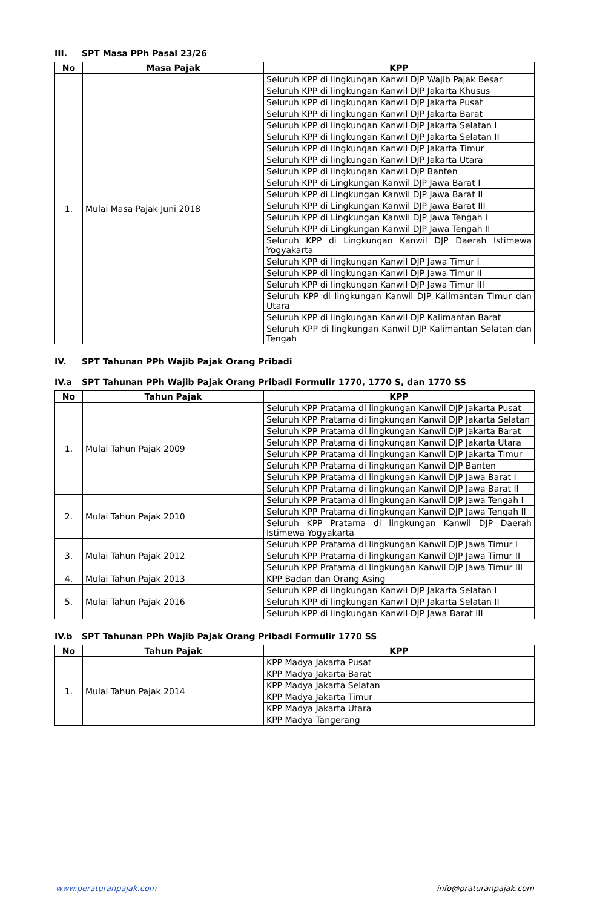III. SPT Masa PPh Pasal 23/26
| No | Masa Pajak | KPP |
| --- | --- | --- |
| 1. | Mulai Masa Pajak Juni 2018 | Seluruh KPP di lingkungan Kanwil DJP Wajib Pajak Besar |
| | | Seluruh KPP di lingkungan Kanwil DJP Jakarta Khusus |
| | | Seluruh KPP di lingkungan Kanwil DJP Jakarta Pusat |
| | | Seluruh KPP di lingkungan Kanwil DJP Jakarta Barat |
| | | Seluruh KPP di lingkungan Kanwil DJP Jakarta Selatan I |
| | | Seluruh KPP di lingkungan Kanwil DJP Jakarta Selatan II |
| | | Seluruh KPP di lingkungan Kanwil DJP Jakarta Timur |
| | | Seluruh KPP di lingkungan Kanwil DJP Jakarta Utara |
| | | Seluruh KPP di lingkungan Kanwil DJP Banten |
| | | Seluruh KPP di Lingkungan Kanwil DJP Jawa Barat I |
| | | Seluruh KPP di Lingkungan Kanwil DJP Jawa Barat II |
| | | Seluruh KPP di Lingkungan Kanwil DJP Jawa Barat III |
| | | Seluruh KPP di Lingkungan Kanwil DJP Jawa Tengah I |
| | | Seluruh KPP di Lingkungan Kanwil DJP Jawa Tengah II |
| | | Seluruh KPP di Lingkungan Kanwil DJP Daerah Istimewa Yogyakarta |
| | | Seluruh KPP di lingkungan Kanwil DJP Jawa Timur I |
| | | Seluruh KPP di lingkungan Kanwil DJP Jawa Timur II |
| | | Seluruh KPP di lingkungan Kanwil DJP Jawa Timur III |
| | | Seluruh KPP di lingkungan Kanwil DJP Kalimantan Timur dan Utara |
| | | Seluruh KPP di lingkungan Kanwil DJP Kalimantan Barat |
| | | Seluruh KPP di lingkungan Kanwil DJP Kalimantan Selatan dan Tengah |
IV. SPT Tahunan PPh Wajib Pajak Orang Pribadi
IV.a SPT Tahunan PPh Wajib Pajak Orang Pribadi Formulir 1770, 1770 S, dan 1770 SS
| No | Tahun Pajak | KPP |
| --- | --- | --- |
| 1. | Mulai Tahun Pajak 2009 | Seluruh KPP Pratama di lingkungan Kanwil DJP Jakarta Pusat |
| | | Seluruh KPP Pratama di lingkungan Kanwil DJP Jakarta Selatan |
| | | Seluruh KPP Pratama di lingkungan Kanwil DJP Jakarta Barat |
| | | Seluruh KPP Pratama di lingkungan Kanwil DJP Jakarta Utara |
| | | Seluruh KPP Pratama di lingkungan Kanwil DJP Jakarta Timur |
| | | Seluruh KPP Pratama di lingkungan Kanwil DJP Banten |
| | | Seluruh KPP Pratama di lingkungan Kanwil DJP Jawa Barat I |
| | | Seluruh KPP Pratama di lingkungan Kanwil DJP Jawa Barat II |
| 2. | Mulai Tahun Pajak 2010 | Seluruh KPP Pratama di lingkungan Kanwil DJP Jawa Tengah I |
| | | Seluruh KPP Pratama di lingkungan Kanwil DJP Jawa Tengah II |
| | | Seluruh KPP Pratama di lingkungan Kanwil DJP Daerah Istimewa Yogyakarta |
| 3. | Mulai Tahun Pajak 2012 | Seluruh KPP Pratama di lingkungan Kanwil DJP Jawa Timur I |
| | | Seluruh KPP Pratama di lingkungan Kanwil DJP Jawa Timur II |
| | | Seluruh KPP Pratama di lingkungan Kanwil DJP Jawa Timur III |
| 4. | Mulai Tahun Pajak 2013 | KPP Badan dan Orang Asing |
| 5. | Mulai Tahun Pajak 2016 | Seluruh KPP di lingkungan Kanwil DJP Jakarta Selatan I |
| | | Seluruh KPP di lingkungan Kanwil DJP Jakarta Selatan II |
| | | Seluruh KPP di lingkungan Kanwil DJP Jawa Barat III |
IV.b SPT Tahunan PPh Wajib Pajak Orang Pribadi Formulir 1770 SS
| No | Tahun Pajak | KPP |
| --- | --- | --- |
| 1. | Mulai Tahun Pajak 2014 | KPP Madya Jakarta Pusat |
| | | KPP Madya Jakarta Barat |
| | | KPP Madya Jakarta Selatan |
| | | KPP Madya Jakarta Timur |
| | | KPP Madya Jakarta Utara |
| | | KPP Madya Tangerang |
www.peraturanpajak.com info@praturanpajak.com